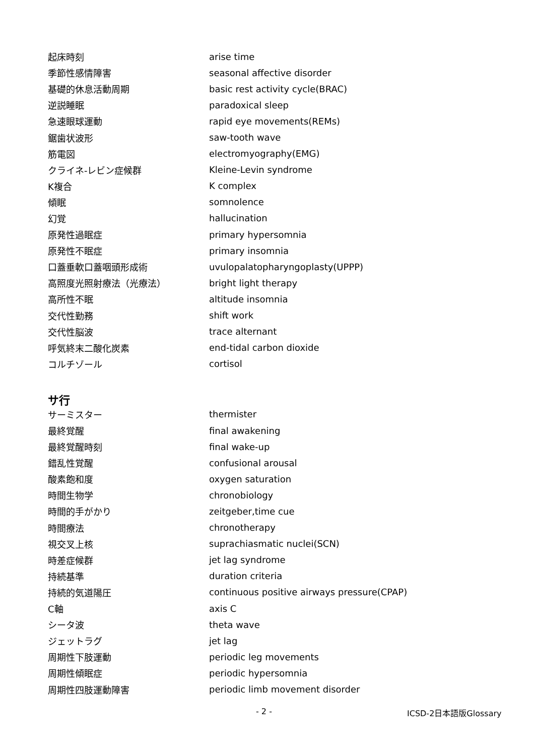| 起床時刻 | arise time |
| 季節性感情障害 | seasonal affective disorder |
| 基礎的休息活動周期 | basic rest activity cycle(BRAC) |
| 逆説睡眠 | paradoxical sleep |
| 急速眼球運動 | rapid eye movements(REMs) |
| 鋸歯状波形 | saw-tooth wave |
| 筋電図 | electromyography(EMG) |
| クライネ-レビン症候群 | Kleine-Levin syndrome |
| K複合 | K complex |
| 傾眠 | somnolence |
| 幻覚 | hallucination |
| 原発性過眠症 | primary hypersomnia |
| 原発性不眠症 | primary insomnia |
| 口蓋垂軟口蓋咽頭形成術 | uvulopalatopharyngoplasty(UPPP) |
| 高照度光照射療法（光療法） | bright light therapy |
| 高所性不眠 | altitude insomnia |
| 交代性勤務 | shift work |
| 交代性脳波 | trace alternant |
| 呼気終末二酸化炭素 | end-tidal carbon dioxide |
| コルチゾール | cortisol |
サ行
| サーミスター | thermister |
| 最終覚醒 | final awakening |
| 最終覚醒時刻 | final wake-up |
| 錯乱性覚醒 | confusional arousal |
| 酸素飽和度 | oxygen saturation |
| 時間生物学 | chronobiology |
| 時間的手がかり | zeitgeber,time cue |
| 時間療法 | chronotherapy |
| 視交叉上核 | suprachiasmatic nuclei(SCN) |
| 時差症候群 | jet lag syndrome |
| 持続基準 | duration criteria |
| 持続的気道陽圧 | continuous positive airways pressure(CPAP) |
| C軸 | axis C |
| シータ波 | theta wave |
| ジェットラグ | jet lag |
| 周期性下肢運動 | periodic leg movements |
| 周期性傾眠症 | periodic hypersomnia |
| 周期性四肢運動障害 | periodic limb movement disorder |
- 2 - ICSD-2日本語版Glossary